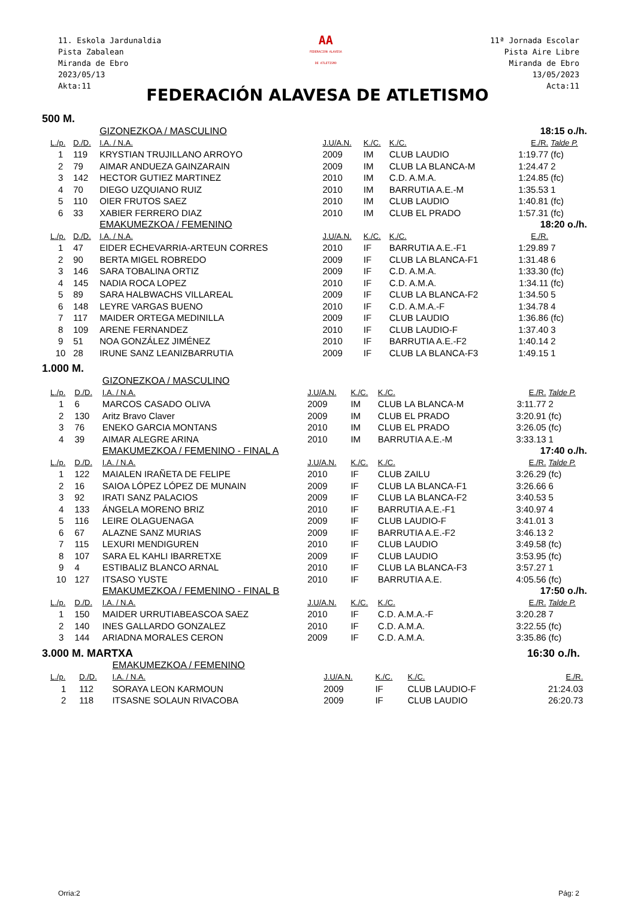11. Eskola Jardunaldia
Pista Zabalean
Miranda de Ebro
2023/05/13
Akta:11
AA
FEDERACION ALAVESA
DE ATLETISMO
11ª Jornada Escolar
Pista Aire Libre
Miranda de Ebro
13/05/2023
Acta:11
FEDERACIÓN ALAVESA DE ATLETISMO
500 M.
| | | GIZONEZKOA / MASCULINO | | | | 18:15 o./h. | |
| L./p. | D./D. | I.A. / N.A. | J.U/A.N. | K./C. | K./C. | E./R. | Talde P. |
| 1 | 119 | KRYSTIAN TRUJILLANO ARROYO | 2009 | IM | CLUB LAUDIO | 1:19.77 | (fc) |
| 2 | 79 | AIMAR ANDUEZA GAINZARAIN | 2009 | IM | CLUB LA BLANCA-M | 1:24.47 | 2 |
| 3 | 142 | HECTOR GUTIEZ MARTINEZ | 2010 | IM | C.D. A.M.A. | 1:24.85 | (fc) |
| 4 | 70 | DIEGO UZQUIANO RUIZ | 2010 | IM | BARRUTIA A.E.-M | 1:35.53 | 1 |
| 5 | 110 | OIER FRUTOS SAEZ | 2010 | IM | CLUB LAUDIO | 1:40.81 | (fc) |
| 6 | 33 | XABIER FERRERO DIAZ | 2010 | IM | CLUB EL PRADO | 1:57.31 | (fc) |
| | | EMAKUMEZKOA / FEMENINO | | | | 18:20 o./h. | |
| L./p. | D./D. | I.A. / N.A. | J.U/A.N. | K./C. | K./C. | E./R. | |
| 1 | 47 | EIDER ECHEVARRIA-ARTEUN CORRES | 2010 | IF | BARRUTIA A.E.-F1 | 1:29.89 | 7 |
| 2 | 90 | BERTA MIGEL ROBREDO | 2009 | IF | CLUB LA BLANCA-F1 | 1:31.48 | 6 |
| 3 | 146 | SARA TOBALINA ORTIZ | 2009 | IF | C.D. A.M.A. | 1:33.30 | (fc) |
| 4 | 145 | NADIA ROCA LOPEZ | 2010 | IF | C.D. A.M.A. | 1:34.11 | (fc) |
| 5 | 89 | SARA HALBWACHS VILLAREAL | 2009 | IF | CLUB LA BLANCA-F2 | 1:34.50 | 5 |
| 6 | 148 | LEYRE VARGAS BUENO | 2010 | IF | C.D. A.M.A.-F | 1:34.78 | 4 |
| 7 | 117 | MAIDER ORTEGA MEDINILLA | 2009 | IF | CLUB LAUDIO | 1:36.86 | (fc) |
| 8 | 109 | ARENE FERNANDEZ | 2010 | IF | CLUB LAUDIO-F | 1:37.40 | 3 |
| 9 | 51 | NOA GONZÁLEZ JIMÉNEZ | 2010 | IF | BARRUTIA A.E.-F2 | 1:40.14 | 2 |
| 10 | 28 | IRUNE SANZ LEANIZBARRUTIA | 2009 | IF | CLUB LA BLANCA-F3 | 1:49.15 | 1 |
1.000 M.
| | | GIZONEZKOA / MASCULINO | | | | | |
| L./p. | D./D. | I.A. / N.A. | J.U/A.N. | K./C. | K./C. | E./R. | Talde P. |
| 1 | 6 | MARCOS CASADO OLIVA | 2009 | IM | CLUB LA BLANCA-M | 3:11.77 | 2 |
| 2 | 130 | Aritz Bravo Claver | 2009 | IM | CLUB EL PRADO | 3:20.91 | (fc) |
| 3 | 76 | ENEKO GARCIA MONTANS | 2010 | IM | CLUB EL PRADO | 3:26.05 | (fc) |
| 4 | 39 | AIMAR ALEGRE ARINA | 2010 | IM | BARRUTIA A.E.-M | 3:33.13 | 1 |
| | | EMAKUMEZKOA / FEMENINO - FINAL A | | | | 17:40 o./h. | |
| L./p. | D./D. | I.A. / N.A. | J.U/A.N. | K./C. | K./C. | E./R. | Talde P. |
| 1 | 122 | MAIALEN IRAÑETA DE FELIPE | 2010 | IF | CLUB ZAILU | 3:26.29 | (fc) |
| 2 | 16 | SAIOA LÓPEZ LÓPEZ DE MUNAIN | 2009 | IF | CLUB LA BLANCA-F1 | 3:26.66 | 6 |
| 3 | 92 | IRATI SANZ PALACIOS | 2009 | IF | CLUB LA BLANCA-F2 | 3:40.53 | 5 |
| 4 | 133 | ÁNGELA MORENO BRIZ | 2010 | IF | BARRUTIA A.E.-F1 | 3:40.97 | 4 |
| 5 | 116 | LEIRE OLAGUENAGA | 2009 | IF | CLUB LAUDIO-F | 3:41.01 | 3 |
| 6 | 67 | ALAZNE SANZ MURIAS | 2009 | IF | BARRUTIA A.E.-F2 | 3:46.13 | 2 |
| 7 | 115 | LEXURI MENDIGUREN | 2010 | IF | CLUB LAUDIO | 3:49.58 | (fc) |
| 8 | 107 | SARA EL KAHLI IBARRETXE | 2009 | IF | CLUB LAUDIO | 3:53.95 | (fc) |
| 9 | 4 | ESTIBALIZ BLANCO ARNAL | 2010 | IF | CLUB LA BLANCA-F3 | 3:57.27 | 1 |
| 10 | 127 | ITSASO YUSTE | 2010 | IF | BARRUTIA A.E. | 4:05.56 | (fc) |
| | | EMAKUMEZKOA / FEMENINO - FINAL B | | | | 17:50 o./h. | |
| L./p. | D./D. | I.A. / N.A. | J.U/A.N. | K./C. | K./C. | E./R. | Talde P. |
| 1 | 150 | MAIDER URRUTIABEASCOA SAEZ | 2010 | IF | C.D. A.M.A.-F | 3:20.28 | 7 |
| 2 | 140 | INES GALLARDO GONZALEZ | 2010 | IF | C.D. A.M.A. | 3:22.55 | (fc) |
| 3 | 144 | ARIADNA MORALES CERON | 2009 | IF | C.D. A.M.A. | 3:35.86 | (fc) |
3.000 M. MARTXA 16:30 o./h.
| | | EMAKUMEZKOA / FEMENINO | | | | | |
| L./p. | D./D. | I.A. / N.A. | J.U/A.N. | K./C. | K./C. | E./R. | |
| 1 | 112 | SORAYA LEON KARMOUN | 2009 | IF | CLUB LAUDIO-F | 21:24.03 | |
| 2 | 118 | ITSASNE SOLAUN RIVACOBA | 2009 | IF | CLUB LAUDIO | 26:20.73 | |
Orria:2 Pág: 2